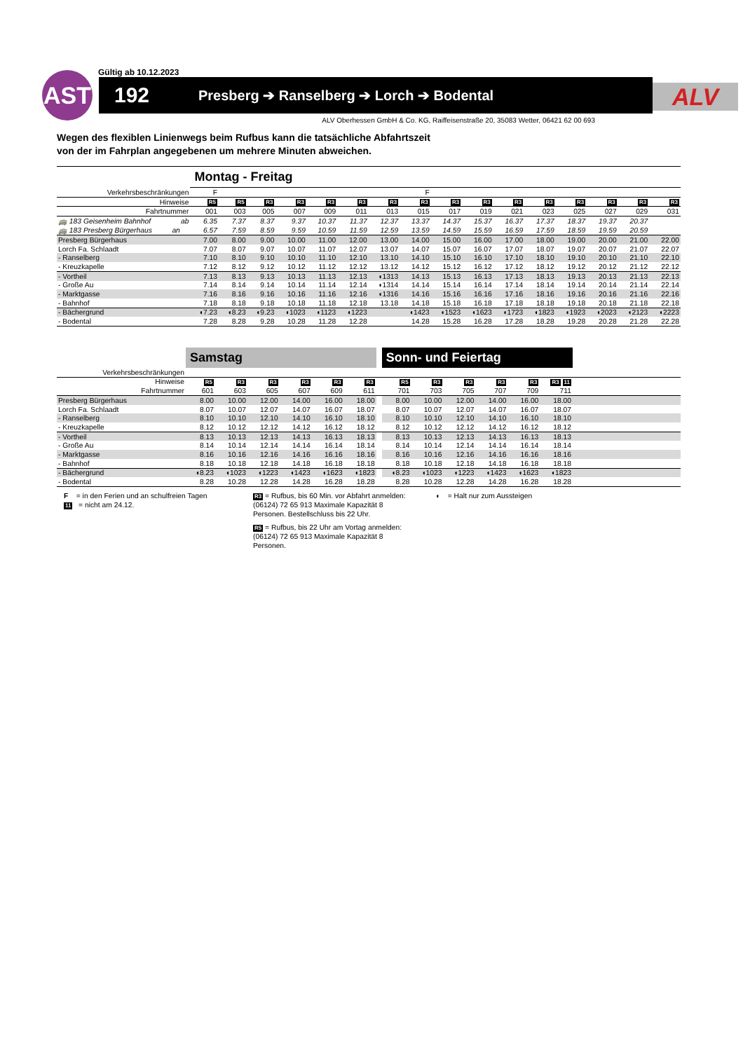Gültig ab 10.12.2023
AST
192
Presberg ➔ Ranselberg ➔ Lorch ➔ Bodental
ALV
ALV Oberhessen GmbH & Co. KG, Raiffeisenstraße 20, 35083 Wetter, 06421 62 00 693
Wegen des flexiblen Linienwegs beim Rufbus kann die tatsächliche Abfahrtszeit
von der im Fahrplan angegebenen um mehrere Minuten abweichen.
| | Montag - Freitag | | | | | | | | | | | | | | | |
| Verkehrsbeschränkungen | F | | | | | | | F | | | | | | | | |
| Hinweise | R5 | R5 | R3 | R3 | R3 | R3 | R3 | R3 | R3 | R3 | R3 | R3 | R3 | R3 | R3 | R3 |
| Fahrtnummer | 001 | 003 | 005 | 007 | 009 | 011 | 013 | 015 | 017 | 019 | 021 | 023 | 025 | 027 | 029 | 031 |
| 🚌 183 Geisenheim Bahnhof ab | 6.35 | 7.37 | 8.37 | 9.37 | 10.37 | 11.37 | 12.37 | 13.37 | 14.37 | 15.37 | 16.37 | 17.37 | 18.37 | 19.37 | 20.37 | |
| 🚌 183 Presberg Bürgerhaus an | 6.57 | 7.59 | 8.59 | 9.59 | 10.59 | 11.59 | 12.59 | 13.59 | 14.59 | 15.59 | 16.59 | 17.59 | 18.59 | 19.59 | 20.59 | |
| Presberg Bürgerhaus | 7.00 | 8.00 | 9.00 | 10.00 | 11.00 | 12.00 | 13.00 | 14.00 | 15.00 | 16.00 | 17.00 | 18.00 | 19.00 | 20.00 | 21.00 | 22.00 |
| Lorch Fa. Schlaadt | 7.07 | 8.07 | 9.07 | 10.07 | 11.07 | 12.07 | 13.07 | 14.07 | 15.07 | 16.07 | 17.07 | 18.07 | 19.07 | 20.07 | 21.07 | 22.07 |
| - Ranselberg | 7.10 | 8.10 | 9.10 | 10.10 | 11.10 | 12.10 | 13.10 | 14.10 | 15.10 | 16.10 | 17.10 | 18.10 | 19.10 | 20.10 | 21.10 | 22.10 |
| - Kreuzkapelle | 7.12 | 8.12 | 9.12 | 10.12 | 11.12 | 12.12 | 13.12 | 14.12 | 15.12 | 16.12 | 17.12 | 18.12 | 19.12 | 20.12 | 21.12 | 22.12 |
| - Vortheil | 7.13 | 8.13 | 9.13 | 10.13 | 11.13 | 12.13 | ◖1313 | 14.13 | 15.13 | 16.13 | 17.13 | 18.13 | 19.13 | 20.13 | 21.13 | 22.13 |
| - Große Au | 7.14 | 8.14 | 9.14 | 10.14 | 11.14 | 12.14 | ◖1314 | 14.14 | 15.14 | 16.14 | 17.14 | 18.14 | 19.14 | 20.14 | 21.14 | 22.14 |
| - Marktgasse | 7.16 | 8.16 | 9.16 | 10.16 | 11.16 | 12.16 | ◖1316 | 14.16 | 15.16 | 16.16 | 17.16 | 18.16 | 19.16 | 20.16 | 21.16 | 22.16 |
| - Bahnhof | 7.18 | 8.18 | 9.18 | 10.18 | 11.18 | 12.18 | 13.18 | 14.18 | 15.18 | 16.18 | 17.18 | 18.18 | 19.18 | 20.18 | 21.18 | 22.18 |
| - Bächergrund | ◖7.23 | ◖8.23 | ◖9.23 | ◖1023 | ◖1123 | ◖1223 | | ◖1423 | ◖1523 | ◖1623 | ◖1723 | ◖1823 | ◖1923 | ◖2023 | ◖2123 | ◖2223 |
| - Bodental | 7.28 | 8.28 | 9.28 | 10.28 | 11.28 | 12.28 | | 14.28 | 15.28 | 16.28 | 17.28 | 18.28 | 19.28 | 20.28 | 21.28 | 22.28 |
| | Samstag | | | | | | | Sonn- und Feiertag | | | | | | |
| Verkehrsbeschränkungen | | | | | | | | | | | | | | |
| Hinweise | R5 | R3 | R3 | R3 | R3 | R3 | | R5 | R3 | R3 | R3 | R3 | R3 11 | |
| Fahrtnummer | 601 | 603 | 605 | 607 | 609 | 611 | | 701 | 703 | 705 | 707 | 709 | 711 | |
| Presberg Bürgerhaus | 8.00 | 10.00 | 12.00 | 14.00 | 16.00 | 18.00 | | 8.00 | 10.00 | 12.00 | 14.00 | 16.00 | 18.00 | |
| Lorch Fa. Schlaadt | 8.07 | 10.07 | 12.07 | 14.07 | 16.07 | 18.07 | | 8.07 | 10.07 | 12.07 | 14.07 | 16.07 | 18.07 | |
| - Ranselberg | 8.10 | 10.10 | 12.10 | 14.10 | 16.10 | 18.10 | | 8.10 | 10.10 | 12.10 | 14.10 | 16.10 | 18.10 | |
| - Kreuzkapelle | 8.12 | 10.12 | 12.12 | 14.12 | 16.12 | 18.12 | | 8.12 | 10.12 | 12.12 | 14.12 | 16.12 | 18.12 | |
| - Vortheil | 8.13 | 10.13 | 12.13 | 14.13 | 16.13 | 18.13 | | 8.13 | 10.13 | 12.13 | 14.13 | 16.13 | 18.13 | |
| - Große Au | 8.14 | 10.14 | 12.14 | 14.14 | 16.14 | 18.14 | | 8.14 | 10.14 | 12.14 | 14.14 | 16.14 | 18.14 | |
| - Marktgasse | 8.16 | 10.16 | 12.16 | 14.16 | 16.16 | 18.16 | | 8.16 | 10.16 | 12.16 | 14.16 | 16.16 | 18.16 | |
| - Bahnhof | 8.18 | 10.18 | 12.18 | 14.18 | 16.18 | 18.18 | | 8.18 | 10.18 | 12.18 | 14.18 | 16.18 | 18.18 | |
| - Bächergrund | ◖8.23 | ◖1023 | ◖1223 | ◖1423 | ◖1623 | ◖1823 | | ◖8.23 | ◖1023 | ◖1223 | ◖1423 | ◖1623 | ◖1823 | |
| - Bodental | 8.28 | 10.28 | 12.28 | 14.28 | 16.28 | 18.28 | | 8.28 | 10.28 | 12.28 | 14.28 | 16.28 | 18.28 | |
F = in den Ferien und an schulfreien Tagen
11 = nicht am 24.12.
R3 = Rufbus, bis 60 Min. vor Abfahrt anmelden: (06124) 72 65 913 Maximale Kapazität 8 Personen. Bestellschluss bis 22 Uhr.
R5 = Rufbus, bis 22 Uhr am Vortag anmelden: (06124) 72 65 913 Maximale Kapazität 8 Personen.
◖ = Halt nur zum Aussteigen